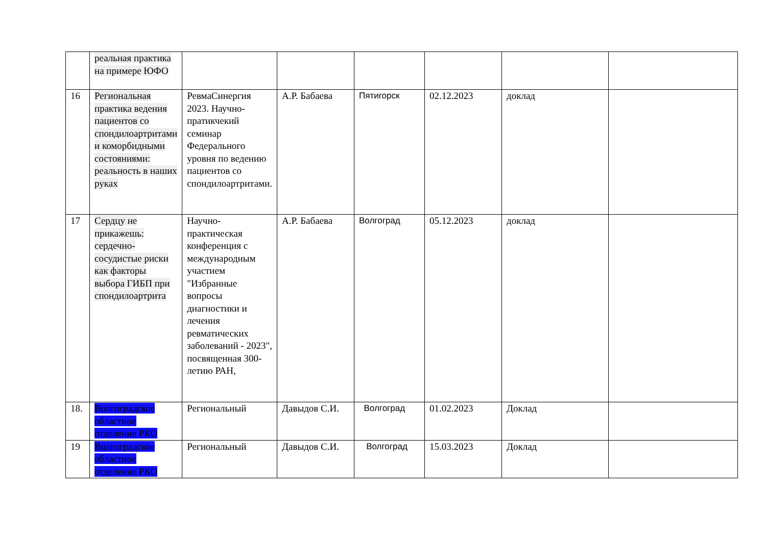| | реальная практика на примере ЮФО | | | | | | |
| 16 | Региональная практика ведения пациентов со спондилоартритами и коморбидными состояниями: реальность в наших руках | РевмаСинергия 2023. Научно-пратикчекий семинар Федерального уровня по ведению пациентов со спондилоартритами. | А.Р. Бабаева | Пятигорск | 02.12.2023 | доклад | |
| 17 | Сердцу не прикажешь: сердечно-сосудистые риски как факторы выбора ГИБП при спондилоартрита | Научно-практическая конференция с международным участием "Избранные вопросы диагностики и лечения ревматических заболеваний - 2023", посвященная 300-летию РАН, | А.Р. Бабаева | Волгоград | 05.12.2023 | доклад | |
| 18. | Волгоградское областное отделение РКО | Региональный | Давыдов С.И. | Волгоград | 01.02.2023 | Доклад | |
| 19 | Волгоградское областное отделение РКО | Региональный | Давыдов С.И. | Волгоград | 15.03.2023 | Доклад | |